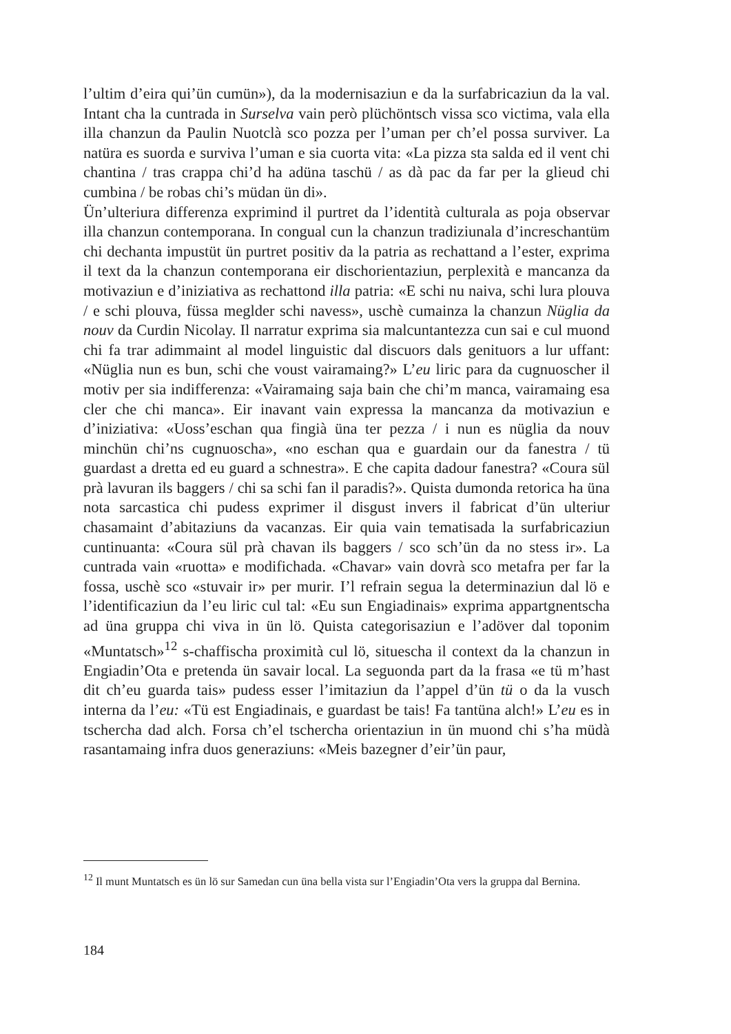l’ultim d’eira qui’ün cumün»), da la modernisaziun e da la surfabricaziun da la val. Intant cha la cuntrada in Surselva vain però plüchöntsch vissa sco victima, vala ella illa chanzun da Paulin Nuotclà sco pozza per l’uman per ch’el possa surviver. La natüra es suorda e surviva l’uman e sia cuorta vita: «La pizza sta salda ed il vent chi chantina / tras crappa chi’d ha adüna taschü / as dà pac da far per la glieud chi cumbina / be robas chi’s müdan ün di».
Ün’ulteriura differenza exprimind il purtret da l’identità culturala as poja observar illa chanzun contemporana. In congual cun la chanzun tradiziunala d’increschantüm chi dechanta impustüt ün purtret positiv da la patria as rechattand a l’ester, exprima il text da la chanzun contemporana eir dischorientaziun, perplexità e mancanza da motivaziun e d’iniziativa as rechattond illa patria: «E schi nu naiva, schi lura plouva / e schi plouva, füssa meglder schi navess», uschè cumainza la chanzun Nüglia da nouv da Curdin Nicolay. Il narratur exprima sia malcuntantezza cun sai e cul muond chi fa trar adimmaint al model linguistic dal discuors dals genituors a lur uffant: «Nüglia nun es bun, schi che voust vairamaing?» L’eu liric para da cugnuoscher il motiv per sia indifferenza: «Vairamaing saja bain che chi’m manca, vairamaing esa cler che chi manca». Eir inavant vain expressa la mancanza da motivaziun e d’iniziativa: «Uoss’eschan qua fingià üna ter pezza / i nun es nüglia da nouv minchün chi’ns cugnuoscha», «no eschan qua e guardain our da fanestra / tü guardast a dretta ed eu guard a schnestra». E che capita dadour fanestra? «Coura sül prà lavuran ils baggers / chi sa schi fan il paradis?». Quista dumonda retorica ha üna nota sarcastica chi pudess exprimer il disgust invers il fabricat d’ün ulteriur chasamaint d’abitaziuns da vacanzas. Eir quia vain tematisada la surfabricaziun cuntinuanta: «Coura sül prà chavan ils baggers / sco sch’ün da no stess ir». La cuntrada vain «ruotta» e modifichada. «Chavar» vain dovrà sco metafra per far la fossa, uschè sco «stuvair ir» per murir. I’l refrain segua la determinaziun dal lö e l’identificaziun da l’eu liric cul tal: «Eu sun Engiadinais» exprima appartgnentscha ad üna gruppa chi viva in ün lö. Quista categorisaziun e l’adöver dal toponim «Muntatsch»<sup>12</sup> s-chaffischa proximità cul lö, situescha il context da la chanzun in Engiadin’Ota e pretenda ün savair local. La seguonda part da la frasa «e tü m’hast dit ch’eu guarda tais» pudess esser l’imitaziun da l’appel d’ün tü o da la vusch interna da l’eu: «Tü est Engiadinais, e guardast be tais! Fa tantüna alch!» L’eu es in tschercha dad alch. Forsa ch’el tschercha orientaziun in ün muond chi s’ha müdà rasantamaing infra duos generaziuns: «Meis bazegner d’eir’ün paur,
<sup>12</sup> Il munt Muntatsch es ün lö sur Samedan cun üna bella vista sur l’Engiadin’Ota vers la gruppa dal Bernina.
184